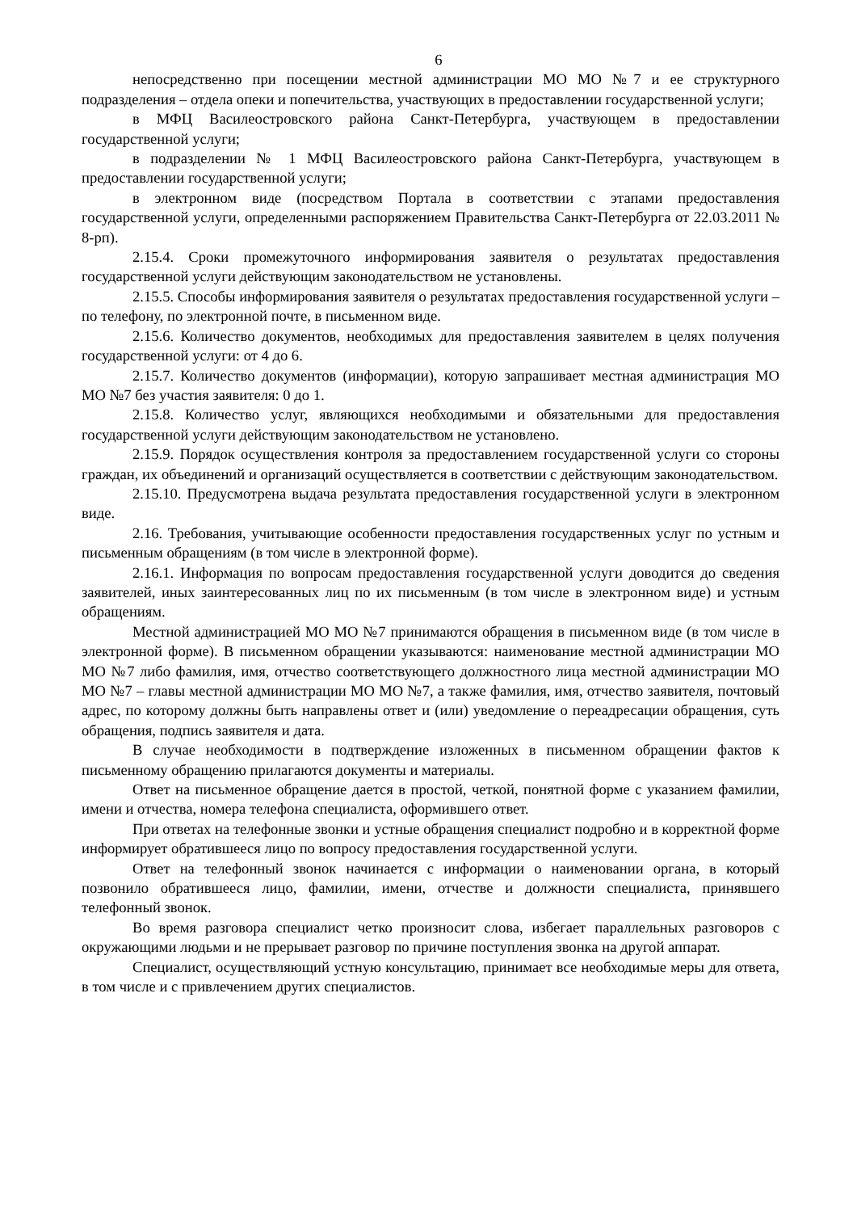6
непосредственно при посещении местной администрации МО МО №7 и ее структурного подразделения – отдела опеки и попечительства, участвующих в предоставлении государственной услуги;
в МФЦ Василеостровского района Санкт-Петербурга, участвующем в предоставлении государственной услуги;
в подразделении № 1 МФЦ Василеостровского района Санкт-Петербурга, участвующем в предоставлении государственной услуги;
в электронном виде (посредством Портала в соответствии с этапами предоставления государственной услуги, определенными распоряжением Правительства Санкт-Петербурга от 22.03.2011 № 8-рп).
2.15.4. Сроки промежуточного информирования заявителя о результатах предоставления государственной услуги действующим законодательством не установлены.
2.15.5. Способы информирования заявителя о результатах предоставления государственной услуги – по телефону, по электронной почте, в письменном виде.
2.15.6. Количество документов, необходимых для предоставления заявителем в целях получения государственной услуги: от 4 до 6.
2.15.7. Количество документов (информации), которую запрашивает местная администрация МО МО №7 без участия заявителя: 0 до 1.
2.15.8. Количество услуг, являющихся необходимыми и обязательными для предоставления государственной услуги действующим законодательством не установлено.
2.15.9. Порядок осуществления контроля за предоставлением государственной услуги со стороны граждан, их объединений и организаций осуществляется в соответствии с действующим законодательством.
2.15.10. Предусмотрена выдача результата предоставления государственной услуги в электронном виде.
2.16. Требования, учитывающие особенности предоставления государственных услуг по устным и письменным обращениям (в том числе в электронной форме).
2.16.1. Информация по вопросам предоставления государственной услуги доводится до сведения заявителей, иных заинтересованных лиц по их письменным (в том числе в электронном виде) и устным обращениям.
Местной администрацией МО МО №7 принимаются обращения в письменном виде (в том числе в электронной форме). В письменном обращении указываются: наименование местной администрации МО МО №7 либо фамилия, имя, отчество соответствующего должностного лица местной администрации МО МО №7 – главы местной администрации МО МО №7, а также фамилия, имя, отчество заявителя, почтовый адрес, по которому должны быть направлены ответ и (или) уведомление о переадресации обращения, суть обращения, подпись заявителя и дата.
В случае необходимости в подтверждение изложенных в письменном обращении фактов к письменному обращению прилагаются документы и материалы.
Ответ на письменное обращение дается в простой, четкой, понятной форме с указанием фамилии, имени и отчества, номера телефона специалиста, оформившего ответ.
При ответах на телефонные звонки и устные обращения специалист подробно и в корректной форме информирует обратившееся лицо по вопросу предоставления государственной услуги.
Ответ на телефонный звонок начинается с информации о наименовании органа, в который позвонило обратившееся лицо, фамилии, имени, отчестве и должности специалиста, принявшего телефонный звонок.
Во время разговора специалист четко произносит слова, избегает параллельных разговоров с окружающими людьми и не прерывает разговор по причине поступления звонка на другой аппарат.
Специалист, осуществляющий устную консультацию, принимает все необходимые меры для ответа, в том числе и с привлечением других специалистов.